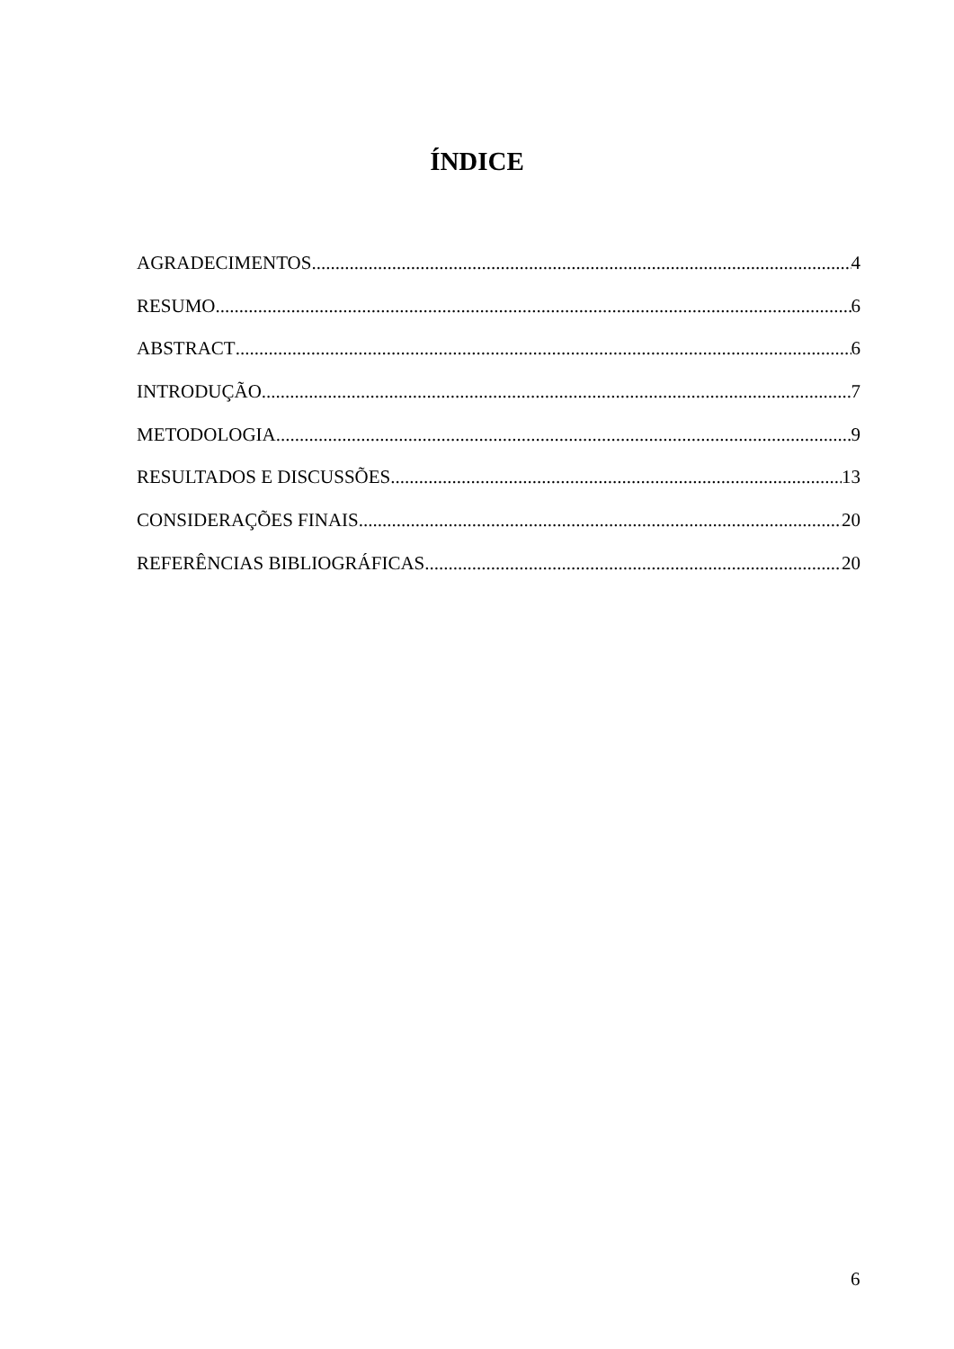ÍNDICE
AGRADECIMENTOS 4
RESUMO 6
ABSTRACT 6
INTRODUÇÃO 7
METODOLOGIA 9
RESULTADOS E DISCUSSÕES 13
CONSIDERAÇÕES FINAIS 20
REFERÊNCIAS BIBLIOGRÁFICAS 20
6